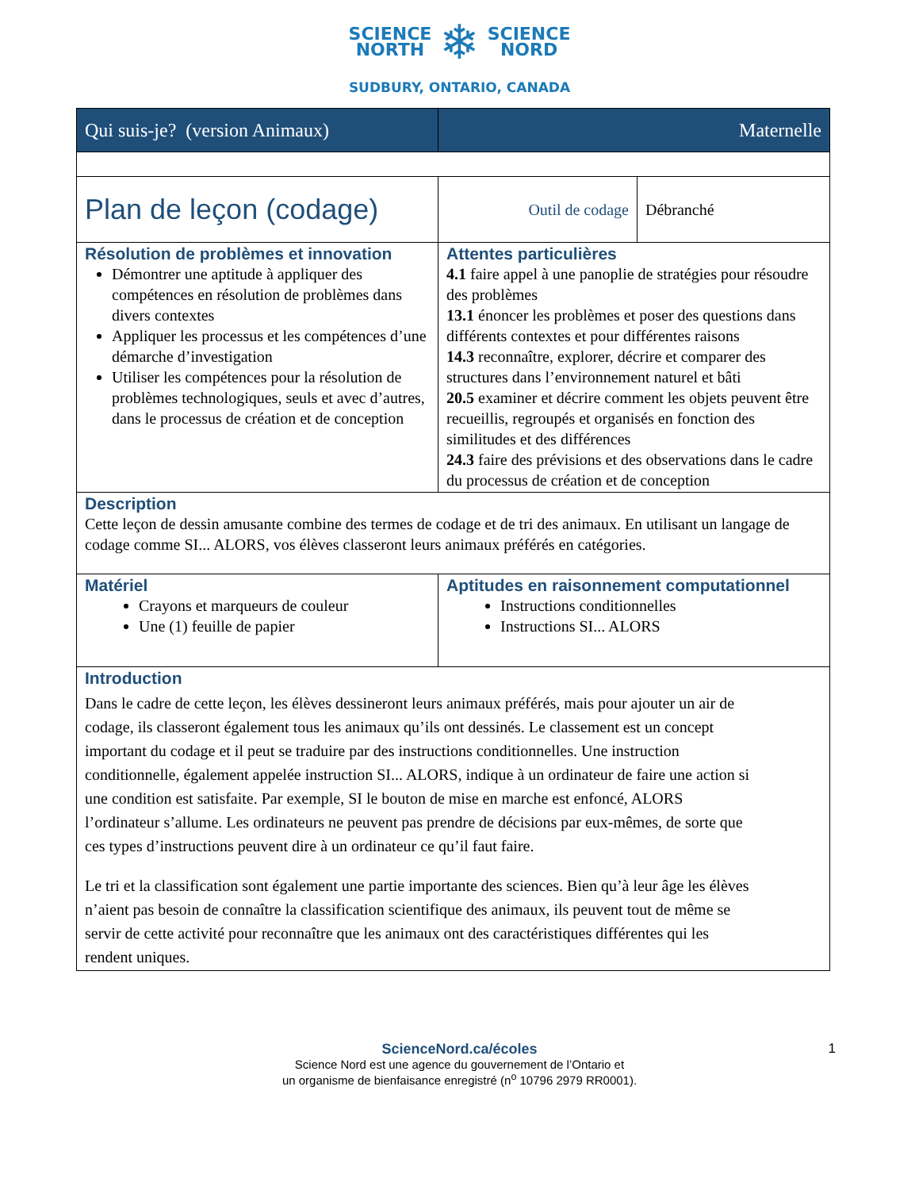SCIENCE
NORTH
❄
SCIENCE
NORD
SUDBURY, ONTARIO, CANADA
| Qui suis-je? (version Animaux) | Maternelle | |
| Plan de leçon (codage) | Outil de codage | Débranché |
| Résolution de problèmes et innovation Démontrer une aptitude à appliquer des compétences en résolution de problèmes dans divers contextes Appliquer les processus et les compétences d’une démarche d’investigation Utiliser les compétences pour la résolution de problèmes technologiques, seuls et avec d’autres, dans le processus de création et de conception | Attentes particulières 4.1 faire appel à une panoplie de stratégies pour résoudre des problèmes 13.1 énoncer les problèmes et poser des questions dans différents contextes et pour différentes raisons 14.3 reconnaître, explorer, décrire et comparer des structures dans l’environnement naturel et bâti 20.5 examiner et décrire comment les objets peuvent être recueillis, regroupés et organisés en fonction des similitudes et des différences 24.3 faire des prévisions et des observations dans le cadre du processus de création et de conception | |
| Description Cette leçon de dessin amusante combine des termes de codage et de tri des animaux. En utilisant un langage de codage comme SI... ALORS, vos élèves classeront leurs animaux préférés en catégories. | | |
| Matériel Crayons et marqueurs de couleur Une (1) feuille de papier | Aptitudes en raisonnement computationnel Instructions conditionnelles Instructions SI... ALORS | |
| Introduction Dans le cadre de cette leçon, les élèves dessineront leurs animaux préférés, mais pour ajouter un air de codage, ils classeront également tous les animaux qu’ils ont dessinés. Le classement est un concept important du codage et il peut se traduire par des instructions conditionnelles. Une instruction conditionnelle, également appelée instruction SI... ALORS, indique à un ordinateur de faire une action si une condition est satisfaite. Par exemple, SI le bouton de mise en marche est enfoncé, ALORS l’ordinateur s’allume. Les ordinateurs ne peuvent pas prendre de décisions par eux-mêmes, de sorte que ces types d’instructions peuvent dire à un ordinateur ce qu’il faut faire. Le tri et la classification sont également une partie importante des sciences. Bien qu’à leur âge les élèves n’aient pas besoin de connaître la classification scientifique des animaux, ils peuvent tout de même se servir de cette activité pour reconnaître que les animaux ont des caractéristiques différentes qui les rendent uniques. | | |
1
ScienceNord.ca/écoles
Science Nord est une agence du gouvernement de l’Ontario et
un organisme de bienfaisance enregistré (n<sup>o</sup> 10796 2979 RR0001).